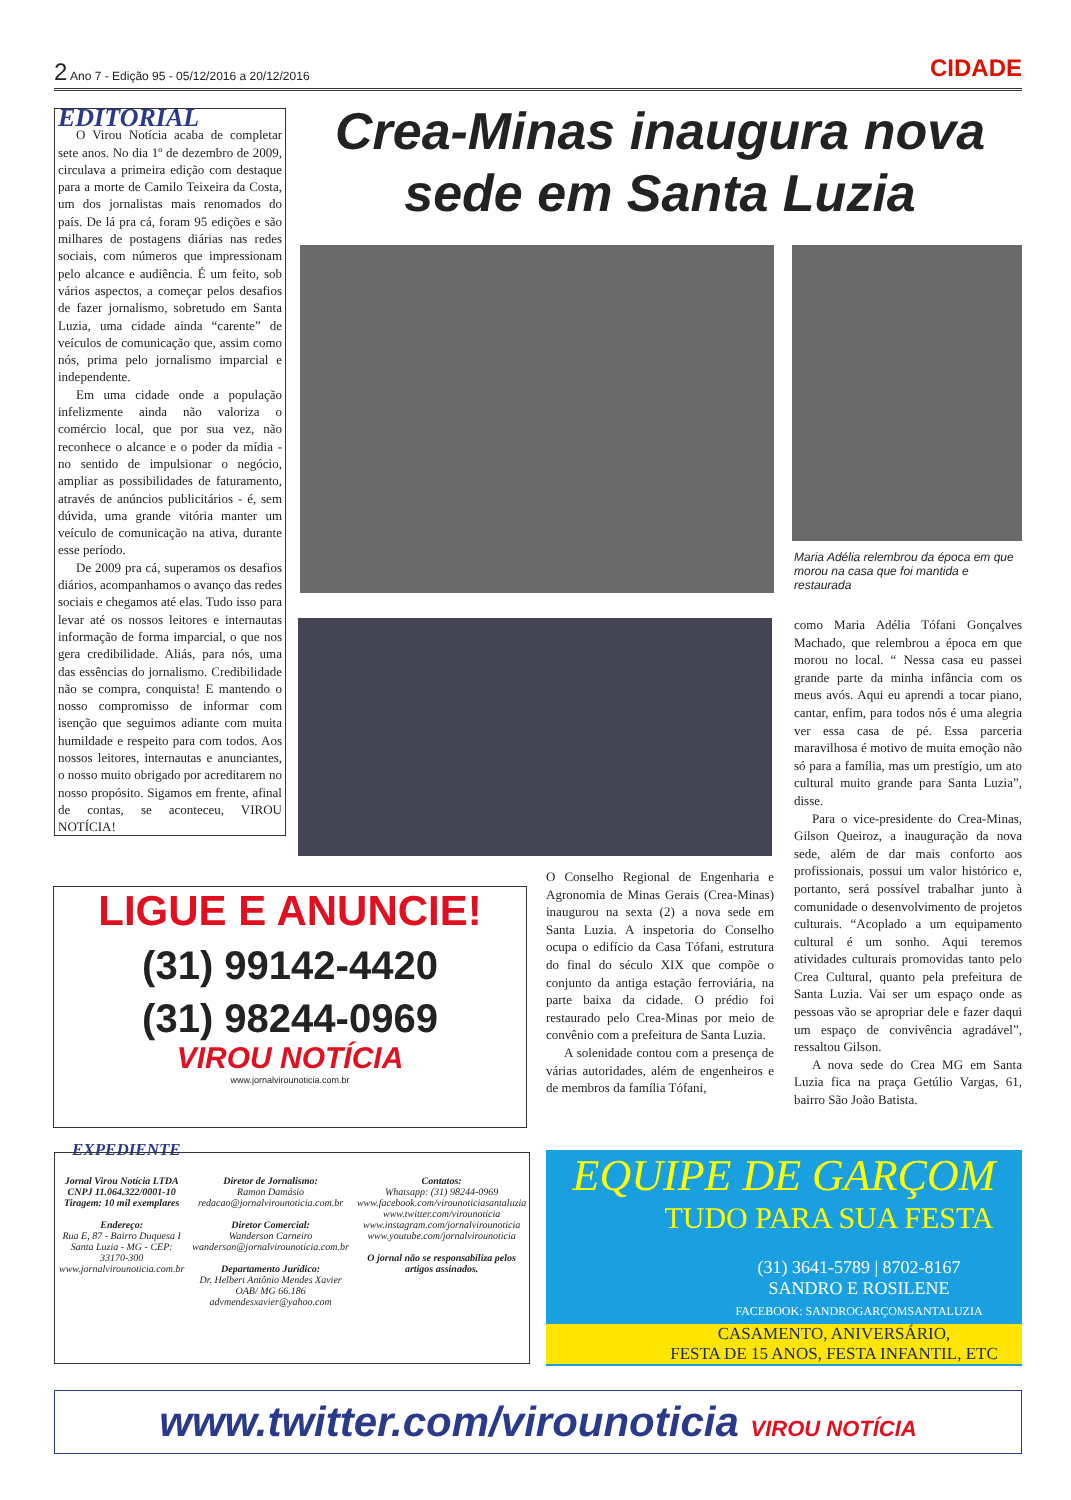2 Ano 7 - Edição 95 - 05/12/2016 a 20/12/2016 CIDADE
EDITORIAL
O Virou Notícia acaba de completar sete anos. No dia 1º de dezembro de 2009, circulava a primeira edição com destaque para a morte de Camilo Teixeira da Costa, um dos jornalistas mais renomados do país. De lá pra cá, foram 95 edições e são milhares de postagens diárias nas redes sociais, com números que impressionam pelo alcance e audiência. É um feito, sob vários aspectos, a começar pelos desafios de fazer jornalismo, sobretudo em Santa Luzia, uma cidade ainda “carente” de veículos de comunicação que, assim como nós, prima pelo jornalismo imparcial e independente.
Em uma cidade onde a população infelizmente ainda não valoriza o comércio local, que por sua vez, não reconhece o alcance e o poder da mídia - no sentido de impulsionar o negócio, ampliar as possibilidades de faturamento, através de anúncios publicitários - é, sem dúvida, uma grande vitória manter um veículo de comunicação na ativa, durante esse período.
De 2009 pra cá, superamos os desafios diários, acompanhamos o avanço das redes sociais e chegamos até elas. Tudo isso para levar até os nossos leitores e internautas informação de forma imparcial, o que nos gera credibilidade. Aliás, para nós, uma das essências do jornalismo. Credibilidade não se compra, conquista! E mantendo o nosso compromisso de informar com isenção que seguimos adiante com muita humildade e respeito para com todos. Aos nossos leitores, internautas e anunciantes, o nosso muito obrigado por acreditarem no nosso propósito. Sigamos em frente, afinal de contas, se aconteceu, VIROU NOTÍCIA!
Crea-Minas inaugura nova sede em Santa Luzia
Maria Adélia relembrou da época em que morou na casa que foi mantida e restaurada
O Conselho Regional de Engenharia e Agronomia de Minas Gerais (Crea-Minas) inaugurou na sexta (2) a nova sede em Santa Luzia. A inspetoria do Conselho ocupa o edifício da Casa Tófani, estrutura do final do século XIX que compõe o conjunto da antiga estação ferroviária, na parte baixa da cidade. O prédio foi restaurado pelo Crea-Minas por meio de convênio com a prefeitura de Santa Luzia.
A solenidade contou com a presença de várias autoridades, além de engenheiros e de membros da família Tófani,
como Maria Adélia Tófani Gonçalves Machado, que relembrou a época em que morou no local. “ Nessa casa eu passei grande parte da minha infância com os meus avós. Aqui eu aprendi a tocar piano, cantar, enfim, para todos nós é uma alegria ver essa casa de pé. Essa parceria maravilhosa é motivo de muita emoção não só para a família, mas um prestígio, um ato cultural muito grande para Santa Luzia”, disse.
Para o vice-presidente do Crea-Minas, Gilson Queiroz, a inauguração da nova sede, além de dar mais conforto aos profissionais, possui um valor histórico e, portanto, será possível trabalhar junto à comunidade o desenvolvimento de projetos culturais. “Acoplado a um equipamento cultural é um sonho. Aqui teremos atividades culturais promovidas tanto pelo Crea Cultural, quanto pela prefeitura de Santa Luzia. Vai ser um espaço onde as pessoas vão se apropriar dele e fazer daqui um espaço de convivência agradável”, ressaltou Gilson.
A nova sede do Crea MG em Santa Luzia fica na praça Getúlio Vargas, 61, bairro São João Batista.
LIGUE E ANUNCIE!
(31) 99142-4420
(31) 98244-0969
VIROU NOTÍCIA
www.jornalvirounoticia.com.br
EXPEDIENTE
Jornal Virou Notícia LTDA
CNPJ 11.064.322/0001-10
Tiragem: 10 mil exemplares
Endereço:
Rua E, 87 - Bairro Duquesa I
Santa Luzia - MG - CEP: 33170-300
www.jornalvirounoticia.com.br
Diretor de Jornalismo:
Ramon Damásio
redacao@jornalvirounoticia.com.br
Diretor Comercial:
Wanderson Carneiro
wanderson@jornalvirounoticia.com.br
Departamento Jurídico:
Dr. Helbert Antônio Mendes Xavier OAB/ MG 66.186
advmendesxavier@yahoo.com
Contatos:
Whatsapp: (31) 98244-0969
www.facebook.com/virounoticiasantaluzia
www.twitter.com/virounoticia
www.instagram.com/jornalvirounoticia
www.youtube.com/jornalvirounoticia
O jornal não se responsabiliza pelos artigos assinados.
EQUIPE DE GARÇOM
TUDO PARA SUA FESTA
(31) 3641-5789 | 8702-8167
SANDRO E ROSILENE
FACEBOOK: SANDROGARÇOMSANTALUZIA
CASAMENTO, ANIVERSÁRIO,
FESTA DE 15 ANOS, FESTA INFANTIL, ETC
www.twitter.com/virounoticia VIROU NOTÍCIA